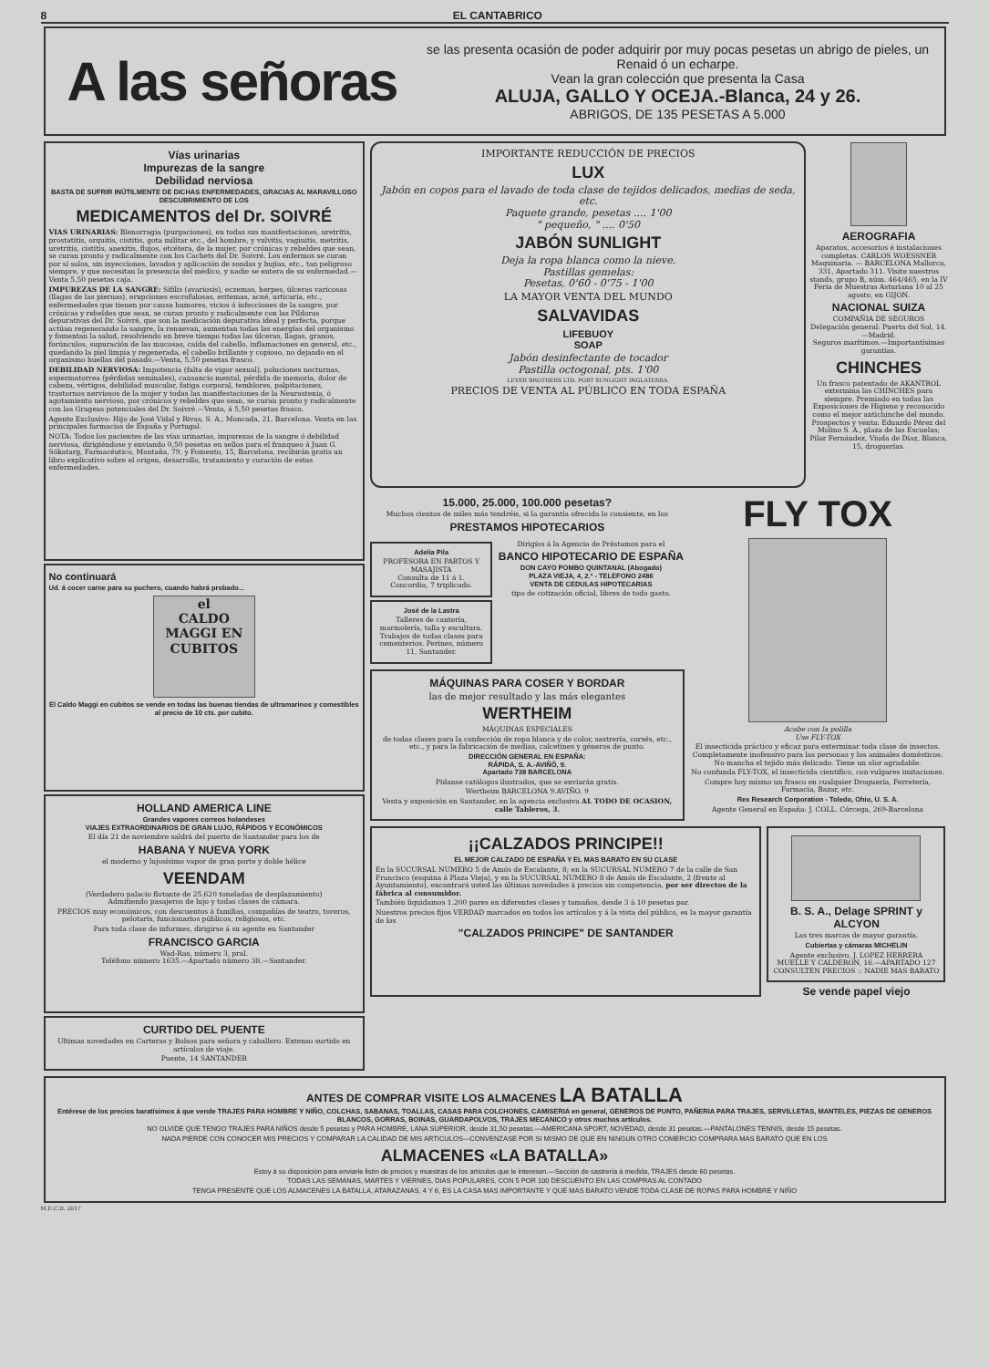8 EL CANTABRICO
A las señoras
se las presenta ocasión de poder adquirir por muy pocas pesetas un abrigo de pieles, un Renaid ó un echarpe.
Vean la gran colección que presenta la Casa
ALUJA, GALLO Y OCEJA.-Blanca, 24 y 26.
ABRIGOS, DE 135 PESETAS A 5.000
Vías urinarias
Impurezas de la sangre
Debilidad nerviosa
BASTA DE SUFRIR INÚTILMENTE DE DICHAS ENFERMEDADES, GRACIAS AL MARAVILLOSO DESCUBRIMIENTO DE LOS
MEDICAMENTOS del Dr. SOIVRÉ
VIAS URINARIAS: Blenorragia (purgaciones), en todas sus manifestaciones, uretritis, prostatitis, orquitis, cistitis, gota militar etc., del hombre, y vulvitis, vaginitis, metritis, uretritis, cistitis, anexitis, flujos, etcétera, de la mujer, por crónicas y rebeldes que sean, se curan pronto y radicalmente con los Cachets del Dr. Soivré. Los enfermos se curan por sí solos, sin inyecciones, lavados y aplicación de sondas y bujías, etc., tan peligroso siempre, y que necesitan la presencia del médico, y nadie se entera de su enfermedad.—Venta 5,50 pesetas caja.
IMPUREZAS DE LA SANGRE: Sífilis (avariosis), eczemas, herpes, úlceras varicosas (llagas de las piernas), erupciones escrofulosas, eritemas, acné, urticaria, etc., enfermedades que tienen por causa humores, vicios ó infecciones de la sangre, por crónicas y rebeldes que sean, se curan pronto y radicalmente con las Píldoras depurativas del Dr. Soivré, que son la medicación depurativa ideal y perfecta, porque actúan regenerando la sangre, la renuevan, aumentan todas las energías del organismo y fomentan la salud, resolviendo en breve tiempo todas las úlceras, llagas, granos, forúnculos, supuración de las mucosas, caída del cabello, inflamaciones en general, etc., quedando la piel limpia y regenerada, el cabello brillante y copioso, no dejando en el organismo huellas del pasado.—Venta, 5,50 pesetas frasco.
DEBILIDAD NERVIOSA: Impotencia (falta de vigor sexual), poluciones nocturnas, espermatorrea (pérdidas seminales), cansancio mental, pérdida de memoria, dolor de cabeza, vértigos, debilidad muscular, fatiga corporal, temblores, palpitaciones, trastornos nerviosos de la mujer y todas las manifestaciones de la Neurastenia, ó agotamiento nervioso, por crónicos y rebeldes que sean, se curan pronto y radicalmente con las Grageas potenciales del Dr. Soivré.—Venta, á 5,50 pesetas frasco.
Agente Exclusivo: Hijo de José Vidal y Rivas, S. A., Moncada, 21, Barcelona. Venta en las principales farmacias de España y Portugal.
NOTA: Todos los pacientes de las vías urinarias, impurezas de la sangre ó debilidad nerviosa, dirigiéndose y enviando 0,50 pesetas en sellos para el franqueo á Juan G. Sókatarg, Farmacéutico, Montaña, 79, y Fomento, 15, Barcelona, recibirán gratis un libro explicativo sobre el origen, desarrollo, tratamiento y curación de estas enfermedades.
No continuará
Ud. á cocer carne para su puchero, cuando habrá probado...
el
CALDO MAGGI EN CUBITOS
El Caldo Maggi en cubitos se vende en todas las buenas tiendas de ultramarinos y comestibles al precio de 10 cts. por cubito.
HOLLAND AMERICA LINE
Grandes vapores correos holandeses
VIAJES EXTRAORDINARIOS DE GRAN LUJO, RÁPIDOS Y ECONÓMICOS
El día 21 de noviembre saldrá del puerto de Santander para los de
HABANA Y NUEVA YORK
el moderno y lujosísimo vapor de gran porte y doble hélice
VEENDAM
(Verdadero palacio flotante de 25.620 toneladas de desplazamiento)
Admitiendo pasajeros de lujo y todas clases de cámara.
PRECIOS muy económicos, con descuentos á familias, compañías de teatro, toreros, pelotaris, funcionarios públicos, religiosos, etc.
Para toda clase de informes, dirigirse á su agente en Santander
FRANCISCO GARCIA
Wad-Ras, número 3, pral.
Teléfono número 1635.—Apartado número 38.—Santander.
CURTIDO DEL PUENTE
Ultimas novedades en Carteras y Bolsos para señora y caballero. Extenso surtido en artículos de viaje.
Puente, 14 SANTANDER
IMPORTANTE REDUCCIÓN DE PRECIOS
LUX
Jabón en copos para el lavado de toda clase de tejidos delicados, medias de seda, etc.
Paquete grande, pesetas .... 1'00
" pequeño, " .... 0'50
JABÓN SUNLIGHT
Deja la ropa blanca como la nieve.
Pastillas gemelas:
Pesetas, 0'60 - 0'75 - 1'00
LA MAYOR VENTA DEL MUNDO
SALVAVIDAS
LIFEBUOY
SOAP
Jabón desinfectante de tocador
Pastilla octogonal, pts. 1'00
LEVER BROTHERS LTD. PORT SUNLIGHT INGLATERRA.
PRECIOS DE VENTA AL PÚBLICO EN TODA ESPAÑA
AEROGRAFIA
Aparatos, accesorios é instalaciones completas. CARLOS WOESSNER Maquinaria. — BARCELONA Mallorca, 331, Apartado 311. Visite nuestros stands, grupo B, núm. 464/465, en la IV Feria de Muestras Asturiana 10 al 25 agosto, en GIJON.
NACIONAL SUIZA
COMPAÑIA DE SEGUROS
Delegación general: Puerta del Sol, 14.—Madrid.
Seguros marítimos.—Importantísimas garantías.
CHINCHES
Un frasco patentado de AKANTROL extermina las CHINCHES para siempre. Premiado en todas las Exposiciones de Higiene y reconocido como el mejor antichinche del mundo. Prospectos y venta: Eduardo Pérez del Molino S. A., plaza de las Escuelas; Pilar Fernández, Viuda de Díaz, Blanca, 15, droguerías.
15.000, 25.000, 100.000 pesetas?
Muchos cientos de miles más tendréis, si la garantía ofrecida lo consiente, en los
PRESTAMOS HIPOTECARIOS
Adelia Pila
PROFESORA EN PARTOS Y MASAJISTA
Consulta de 11 á 1.
Concordia, 7 triplicado.
José de la Lastra
Talleres de cantería, marmolería, talla y escultura. Trabajos de todas clases para cementerios. Perines, número 11, Santander.
Dirigíos á la Agencia de Préstamos para el
BANCO HIPOTECARIO DE ESPAÑA
DON CAYO POMBO QUINTANAL (Abogado)
PLAZA VIEJA, 4, 2.º - TELEFONO 2486
VENTA DE CEDULAS HIPOTECARIAS
tipo de cotización oficial, libres de todo gasto.
MÁQUINAS PARA COSER Y BORDAR
las de mejor resultado y las más elegantes
WERTHEIM
MÁQUINAS ESPECIALES
de todas clases para la confección de ropa blanca y de color, sastrería, corsés, etc., etc., y para la fabricación de medias, calcetines y géneros de punto.
DIRECCIÓN GENERAL EN ESPAÑA:
RÁPIDA, S. A.-AVIÑÓ, 9.
Apartado 738 BARCELONA
Pídanse catálogos ilustrados, que se enviarán gratis.
Wertheim BARCELONA 9.AVIÑO. 9
Venta y exposición en Santander, en la agencia exclusiva AL TODO DE OCASION, calle Tableros, 3.
FLY TOX
Acabe con la polilla
Use FLY-TOX
El insecticida práctico y eficaz para exterminar toda clase de insectos. Completamente inofensivo para las personas y los animales domésticos. No mancha el tejido más delicado. Tiene un olor agradable.
No confunda FLY-TOX, el insecticida científico, con vulgares imitaciones.
Compre hoy mismo un frasco en cualquier Droguería, Ferretería, Farmacia, Bazar, etc.
Rex Research Corporation - Toledo, Ohio, U. S. A.
Agente General en España: J. COLL. Córcega, 269-Barcelona
¡¡CALZADOS PRINCIPE!!
EL MEJOR CALZADO DE ESPAÑA Y EL MAS BARATO EN SU CLASE
En la SUCURSAL NUMERO 5 de Amós de Escalante, 8; en la SUCURSAL NUMERO 7 de la calle de San Francisco (esquina á Plaza Vieja), y en la SUCURSAL NUMERO 8 de Amós de Escalante, 2 (frente al Ayuntamiento), encontrará usted las últimas novedades á precios sin competencia, por ser directos de la fábrica al consumidor.
También liquidamos 1.200 pares en diferentes clases y tamaños, desde 3 á 10 pesetas par.
Nuestros precios fijos VERDAD marcados en todos los artículos y á la vista del público, es la mayor garantía de los
"CALZADOS PRINCIPE" DE SANTANDER
B. S. A., Delage SPRINT y ALCYON
Las tres marcas de mayor garantía.
Cubiertas y cámaras MICHELIN
Agente exclusivo, J. LOPEZ HERRERA
MUELLE Y CALDERON, 16.—APARTADO 127
CONSULTEN PRECIOS :: NADIE MAS BARATO
Se vende papel viejo
ANTES DE COMPRAR VISITE LOS ALMACENES LA BATALLA
Entérese de los precios baratísimos á que vende TRAJES PARA HOMBRE Y NIÑO, COLCHAS, SABANAS, TOALLAS, CASAS PARA COLCHONES, CAMISERIA en general, GENEROS DE PUNTO, PAÑERIA PARA TRAJES, SERVILLETAS, MANTELES, PIEZAS DE GENEROS BLANCOS, GORRAS, BOINAS, GUARDAPOLVOS, TRAJES MECANICO y otros muchos artículos.
NO OLVIDE QUE TENGO TRAJES PARA NIÑOS desde 5 pesetas y PARA HOMBRE, LANA SUPERIOR, desde 31,50 pesetas.—AMERICANA SPORT, NOVEDAD, desde 31 pesetas.—PANTALONES TENNIS, desde 15 pesetas.
NADA PIERDE CON CONOCER MIS PRECIOS Y COMPARAR LA CALIDAD DE MIS ARTICULOS—CONVENZASE POR SI MISMO DE QUE EN NINGUN OTRO COMERCIO COMPRARA MAS BARATO QUE EN LOS
ALMACENES «LA BATALLA»
Estoy á su disposición para enviarle listín de precios y muestras de los artículos que le interesen.—Sección de sastrería á medida, TRAJES desde 60 pesetas.
TODAS LAS SEMANAS, MARTES Y VIERNES, DIAS POPULARES, CON 5 POR 100 DESCUENTO EN LAS COMPRAS AL CONTADO
TENGA PRESENTE QUE LOS ALMACENES LA BATALLA, ATARAZANAS, 4 Y 6, ES LA CASA MAS IMPORTANTE Y QUE MAS BARATO VENDE TODA CLASE DE ROPAS PARA HOMBRE Y NIÑO
M.E.C.D. 2017